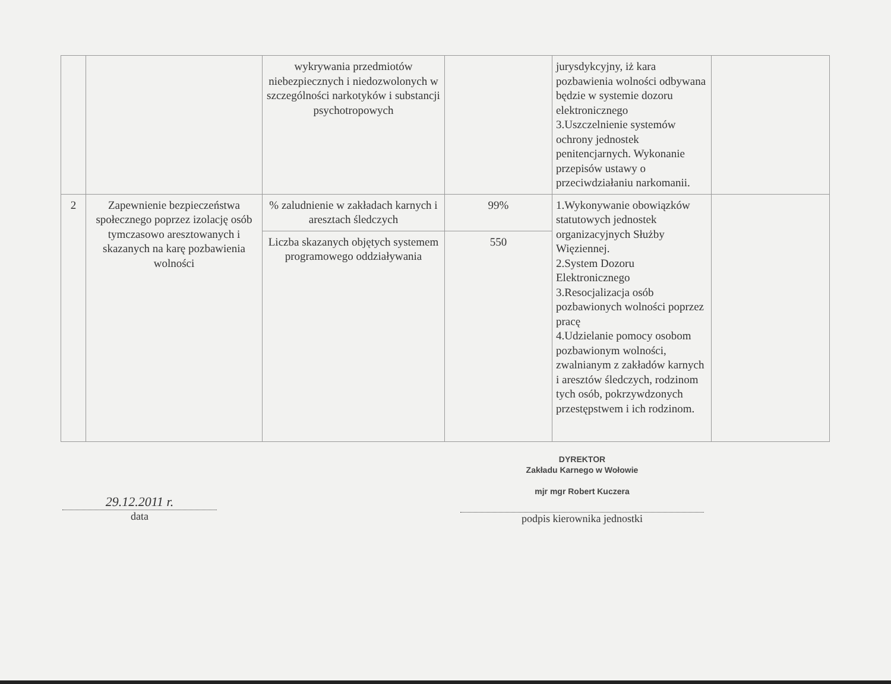| | | wykrywania przedmiotów niebezpiecznych i niedozwolonych w szczególności narkotyków i substancji psychotropowych | | jurysdykcyjny, iż kara pozbawienia wolności odbywana będzie w systemie dozoru elektronicznego 3.Uszczelnienie systemów ochrony jednostek penitencjarnych. Wykonanie przepisów ustawy o przeciwdziałaniu narkomanii. | |
| 2 | Zapewnienie bezpieczeństwa społecznego poprzez izolację osób tymczasowo aresztowanych i skazanych na karę pozbawienia wolności | % zaludnienie w zakładach karnych i aresztach śledczych | 99% | 1.Wykonywanie obowiązków statutowych jednostek organizacyjnych Służby Więziennej. 2.System Dozoru Elektronicznego 3.Resocjalizacja osób pozbawionych wolności poprzez pracę 4.Udzielanie pomocy osobom pozbawionym wolności, zwalnianym z zakładów karnych i aresztów śledczych, rodzinom tych osób, pokrzywdzonych przestępstwem i ich rodzinom. | |
| | | Liczba skazanych objętych systemem programowego oddziaływania | 550 | | |
29.12.2011 r.
data
DYREKTOR
Zakładu Karnego w Wołowie
mjr mgr Robert Kuczera
podpis kierownika jednostki